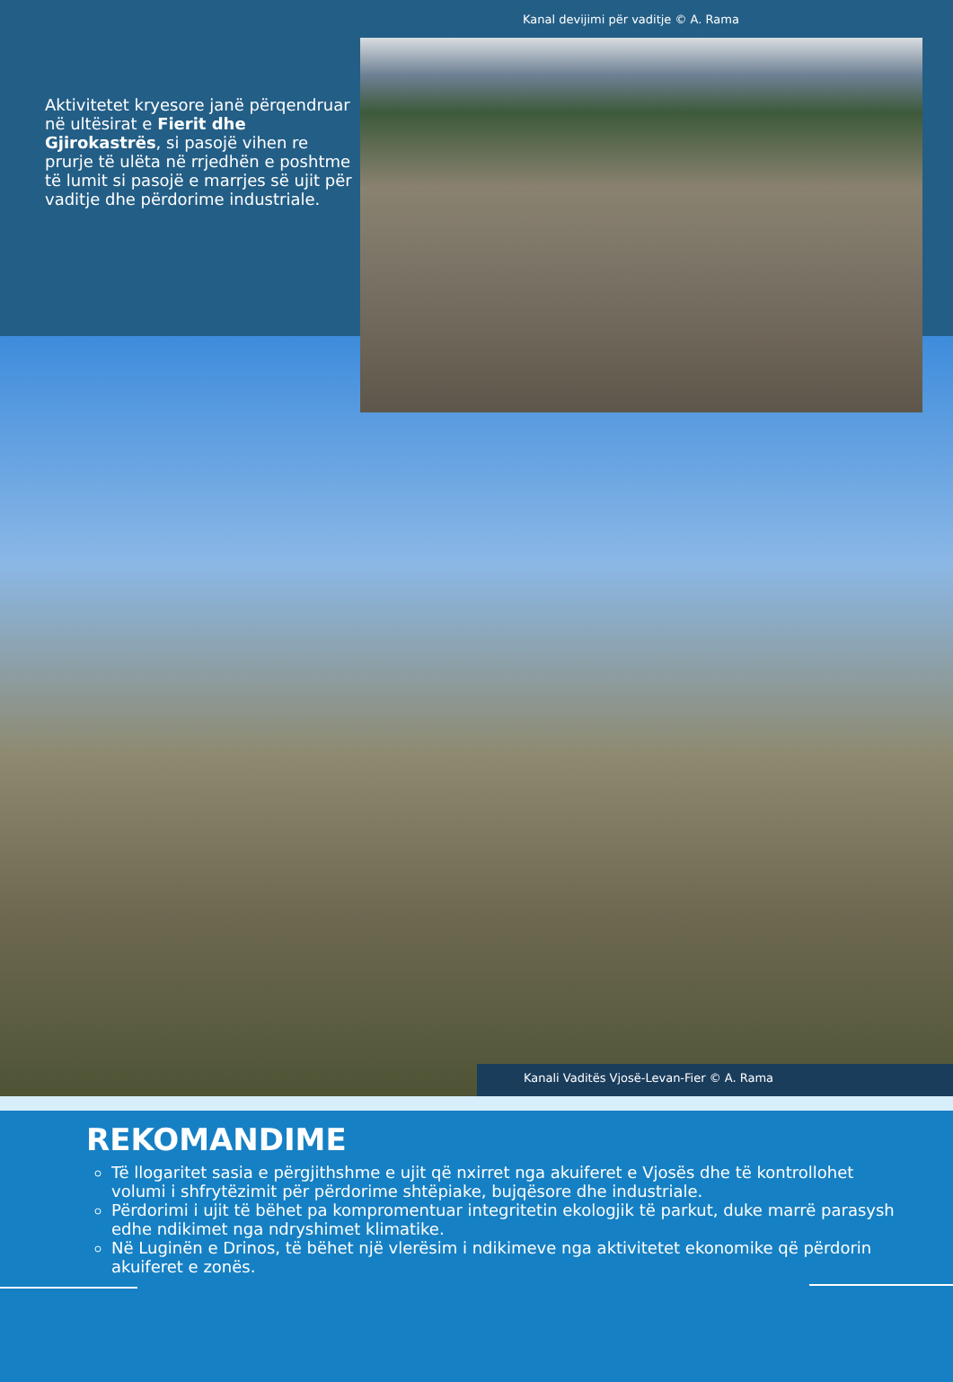Kanal devijimi për vaditje © A. Rama
Aktivitetet kryesore janë përqendruar në ultësirat e Fierit dhe Gjirokastrës, si pasojë vihen re prurje të ulëta në rrjedhën e poshtme të lumit si pasojë e marrjes së ujit për vaditje dhe përdorime industriale.
Kanali Vaditës Vjosë-Levan-Fier © A. Rama
REKOMANDIME
Të llogaritet sasia e përgjithshme e ujit që nxirret nga akuiferet e Vjosës dhe të kontrollohet volumi i shfrytëzimit për përdorime shtëpiake, bujqësore dhe industriale.
Përdorimi i ujit të bëhet pa kompromentuar integritetin ekologjik të parkut, duke marrë parasysh edhe ndikimet nga ndryshimet klimatike.
Në Luginën e Drinos, të bëhet një vlerësim i ndikimeve nga aktivitetet ekonomike që përdorin akuiferet e zonës.